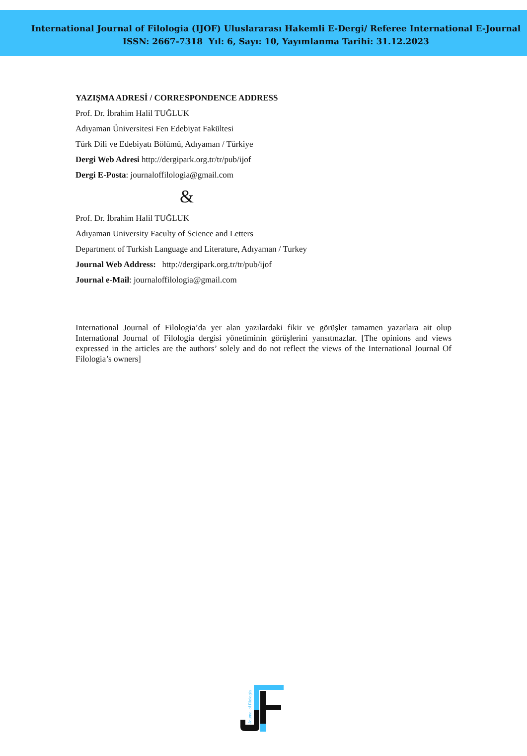International Journal of Filologia (IJOF) Uluslararası Hakemli E-Dergi/ Referee International E-Journal
ISSN: 2667-7318 Yıl: 6, Sayı: 10, Yayımlanma Tarihi: 31.12.2023
YAZIŞMA ADRESİ / CORRESPONDENCE ADDRESS
Prof. Dr. İbrahim Halil TUĞLUK
Adıyaman Üniversitesi Fen Edebiyat Fakültesi
Türk Dili ve Edebiyatı Bölümü, Adıyaman / Türkiye
Dergi Web Adresi http://dergipark.org.tr/tr/pub/ijof
Dergi E-Posta: journaloffilologia@gmail.com
&
Prof. Dr. İbrahim Halil TUĞLUK
Adıyaman University Faculty of Science and Letters
Department of Turkish Language and Literature, Adıyaman / Turkey
Journal Web Address: http://dergipark.org.tr/tr/pub/ijof
Journal e-Mail: journaloffilologia@gmail.com
International Journal of Filologia’da yer alan yazılardaki fikir ve görüşler tamamen yazarlara ait olup International Journal of Filologia dergisi yönetiminin görüşlerini yansıtmazlar. [The opinions and views expressed in the articles are the authors’ solely and do not reflect the views of the International Journal Of Filologia’s owners]
Journal of Filologia